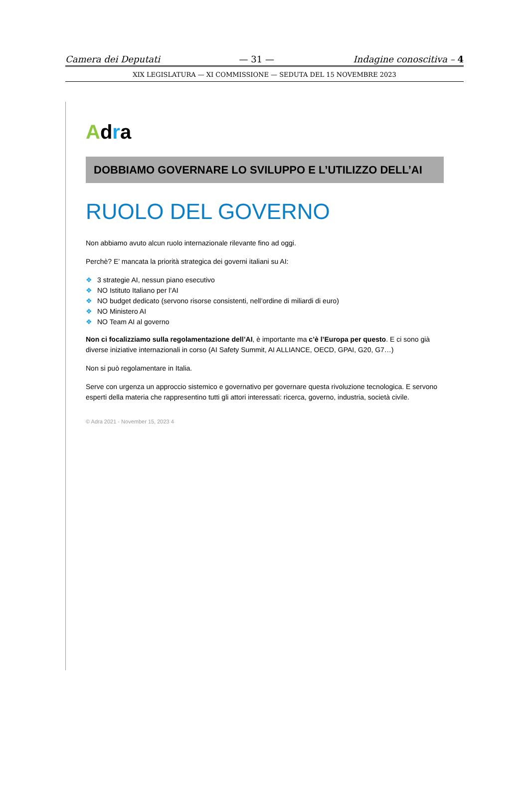Camera dei Deputati — 31 — Indagine conoscitiva – 4
XIX LEGISLATURA — XI COMMISSIONE — SEDUTA DEL 15 NOVEMBRE 2023
Adra
DOBBIAMO GOVERNARE LO SVILUPPO E L’UTILIZZO DELL’AI
RUOLO DEL GOVERNO
Non abbiamo avuto alcun ruolo internazionale rilevante fino ad oggi.
Perchè? E’ mancata la priorità strategica dei governi italiani su AI:
❖ 3 strategie AI, nessun piano esecutivo
❖ NO Istituto Italiano per l’AI
❖ NO budget dedicato (servono risorse consistenti, nell’ordine di miliardi di euro)
❖ NO Ministero AI
❖ NO Team AI al governo
Non ci focalizziamo sulla regolamentazione dell’AI, è importante ma c’è l’Europa per questo. E ci sono già diverse iniziative internazionali in corso (AI Safety Summit, AI ALLIANCE, OECD, GPAI, G20, G7…)
Non si può regolamentare in Italia.
Serve con urgenza un approccio sistemico e governativo per governare questa rivoluzione tecnologica. E servono esperti della materia che rappresentino tutti gli attori interessati: ricerca, governo, industria, società civile.
© Adra 2021 - November 15, 2023 4